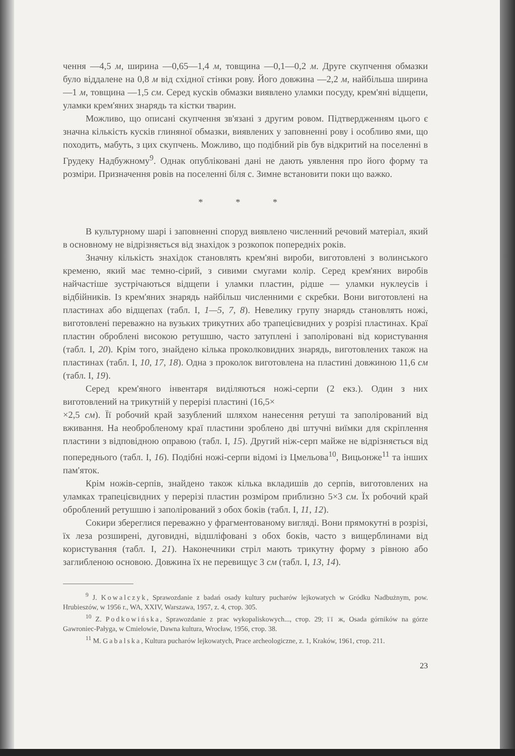чення —4,5 м, ширина —0,65—1,4 м, товщина —0,1—0,2 м. Друге скупчення обмазки було віддалене на 0,8 м від східної стінки рову. Його довжина —2,2 м, найбільша ширина —1 м, товщина —1,5 см. Серед кусків обмазки виявлено уламки посуду, крем'яні відщепи, уламки крем'яних знарядь та кістки тварин.
Можливо, що описані скупчення зв'язані з другим ровом. Підтвердженням цього є значна кількість кусків глиняної обмазки, виявлених у заповненні рову і особливо ями, що походить, мабуть, з цих скупчень. Можливо, що подібний рів був відкритий на поселенні в Грудеку Надбужному<sup>9</sup>. Однак опубліковані дані не дають уявлення про його форму та розміри. Призначення ровів на поселенні біля с. Зимне встановити поки що важко.
* * *
В культурному шарі і заповненні споруд виявлено численний речовий матеріал, який в основному не відрізняється від знахідок з розкопок попередніх років.
Значну кількість знахідок становлять крем'яні вироби, виготовлені з волинського кременю, який має темно-сірий, з сивими смугами колір. Серед крем'яних виробів найчастіше зустрічаються відщепи і уламки пластин, рідше — уламки нуклеусів і відбійників. Із крем'яних знарядь найбільш численними є скребки. Вони виготовлені на пластинах або відщепах (табл. I, 1—5, 7, 8). Невелику групу знарядь становлять ножі, виготовлені переважно на вузьких трикутних або трапецієвидних у розрізі пластинах. Краї пластин оброблені високою ретушшю, часто затуплені і заполіровані від користування (табл. I, 20). Крім того, знайдено кілька проколковидних знарядь, виготовлених також на пластинах (табл. I, 10, 17, 18). Одна з проколок виготовлена на пластині довжиною 11,6 см (табл. I, 19).
Серед крем'яного інвентаря виділяються ножі-серпи (2 екз.). Один з них виготовлений на трикутній у перерізі пластині (16,5×
×2,5 см). Її робочий край зазублений шляхом нанесення ретуші та заполірований від вживання. На необробленому краї пластини зроблено дві штучні виїмки для скріплення пластини з відповідною оправою (табл. I, 15). Другий ніж-серп майже не відрізняється від попереднього (табл. I, 16). Подібні ножі-серпи відомі із Цмельова<sup>10</sup>, Вицьонже<sup>11</sup> та інших пам'яток.
Крім ножів-серпів, знайдено також кілька вкладишів до серпів, виготовлених на уламках трапецієвидних у перерізі пластин розміром приблизно 5×3 см. Їх робочий край оброблений ретушшю і заполірований з обох боків (табл. I, 11, 12).
Сокири збереглися переважно у фрагментованому вигляді. Вони прямокутні в розрізі, їх леза розширені, дуговидні, відшліфовані з обох боків, часто з вищерблинами від користування (табл. I, 21). Наконечники стріл мають трикутну форму з рівною або заглибленою основою. Довжина їх не перевищує 3 см (табл. I, 13, 14).
<sup>9</sup> J. Kowalczyk, Sprawozdanie z badań osady kultury pucharów lejkowatych w Gródku Nadbużnym, pow. Hrubieszów, w 1956 r., WA, XXIV, Warszawa, 1957, z. 4, стор. 305.
<sup>10</sup> Z. Podkowińska, Sprawozdanie z prac wykopaliskowych..., стор. 29; її ж, Osada górników na górze Gawroniec-Pałyga, w Cmielowie, Dawna kultura, Wrocław, 1956, стор. 38.
<sup>11</sup> M. Gabalska, Kultura pucharów lejkowatych, Prace archeologiczne, z. 1, Kraków, 1961, стор. 211.
23